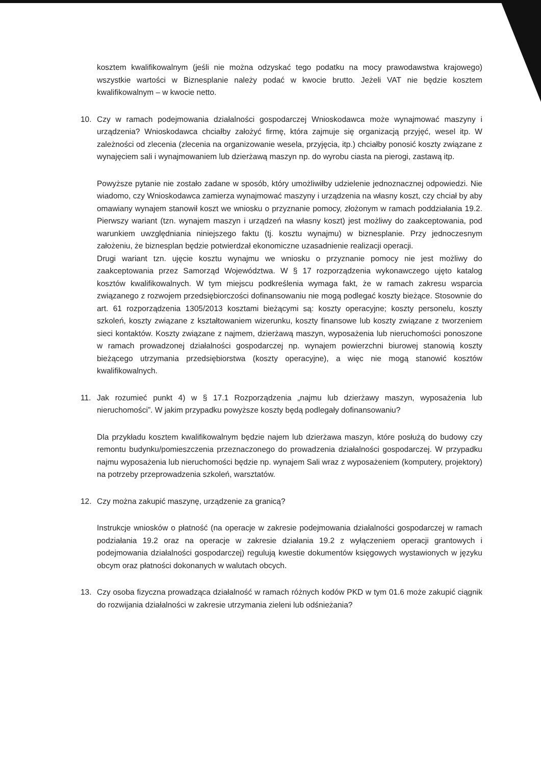kosztem kwalifikowalnym (jeśli nie można odzyskać tego podatku na mocy prawodawstwa krajowego) wszystkie wartości w Biznesplanie należy podać w kwocie brutto. Jeżeli VAT nie będzie kosztem kwalifikowalnym – w kwocie netto.
10. Czy w ramach podejmowania działalności gospodarczej Wnioskodawca może wynajmować maszyny i urządzenia? Wnioskodawca chciałby założyć firmę, która zajmuje się organizacją przyjęć, wesel itp. W zależności od zlecenia (zlecenia na organizowanie wesela, przyjęcia, itp.) chciałby ponosić koszty związane z wynajęciem sali i wynajmowaniem lub dzierżawą maszyn np. do wyrobu ciasta na pierogi, zastawą itp.
Powyższe pytanie nie zostało zadane w sposób, który umożliwiłby udzielenie jednoznacznej odpowiedzi. Nie wiadomo, czy Wnioskodawca zamierza wynajmować maszyny i urządzenia na własny koszt, czy chciał by aby omawiany wynajem stanowił koszt we wniosku o przyznanie pomocy, złożonym w ramach poddziałania 19.2. Pierwszy wariant (tzn. wynajem maszyn i urządzeń na własny koszt) jest możliwy do zaakceptowania, pod warunkiem uwzględniania niniejszego faktu (tj. kosztu wynajmu) w biznesplanie. Przy jednoczesnym założeniu, że biznesplan będzie potwierdzał ekonomiczne uzasadnienie realizacji operacji.
Drugi wariant tzn. ujęcie kosztu wynajmu we wniosku o przyznanie pomocy nie jest możliwy do zaakceptowania przez Samorząd Województwa. W § 17 rozporządzenia wykonawczego ujęto katalog kosztów kwalifikowalnych. W tym miejscu podkreślenia wymaga fakt, że w ramach zakresu wsparcia związanego z rozwojem przedsiębiorczości dofinansowaniu nie mogą podlegać koszty bieżące. Stosownie do art. 61 rozporządzenia 1305/2013 kosztami bieżącymi są: koszty operacyjne; koszty personelu, koszty szkoleń, koszty związane z kształtowaniem wizerunku, koszty finansowe lub koszty związane z tworzeniem sieci kontaktów. Koszty związane z najmem, dzierżawą maszyn, wyposażenia lub nieruchomości ponoszone w ramach prowadzonej działalności gospodarczej np. wynajem powierzchni biurowej stanowią koszty bieżącego utrzymania przedsiębiorstwa (koszty operacyjne), a więc nie mogą stanowić kosztów kwalifikowalnych.
11. Jak rozumieć punkt 4) w § 17.1 Rozporządzenia „najmu lub dzierżawy maszyn, wyposażenia lub nieruchomości”. W jakim przypadku powyższe koszty będą podlegały dofinansowaniu?
Dla przykładu kosztem kwalifikowalnym będzie najem lub dzierżawa maszyn, które posłużą do budowy czy remontu budynku/pomieszczenia przeznaczonego do prowadzenia działalności gospodarczej. W przypadku najmu wyposażenia lub nieruchomości będzie np. wynajem Sali wraz z wyposażeniem (komputery, projektory) na potrzeby przeprowadzenia szkoleń, warsztatów.
12. Czy można zakupić maszynę, urządzenie za granicą?
Instrukcje wniosków o płatność (na operacje w zakresie podejmowania działalności gospodarczej w ramach podziałania 19.2 oraz na operacje w zakresie działania 19.2 z wyłączeniem operacji grantowych i podejmowania działalności gospodarczej) regulują kwestie dokumentów księgowych wystawionych w języku obcym oraz płatności dokonanych w walutach obcych.
13. Czy osoba fizyczna prowadząca działalność w ramach różnych kodów PKD w tym 01.6 może zakupić ciągnik do rozwijania działalności w zakresie utrzymania zieleni lub odśnieżania?